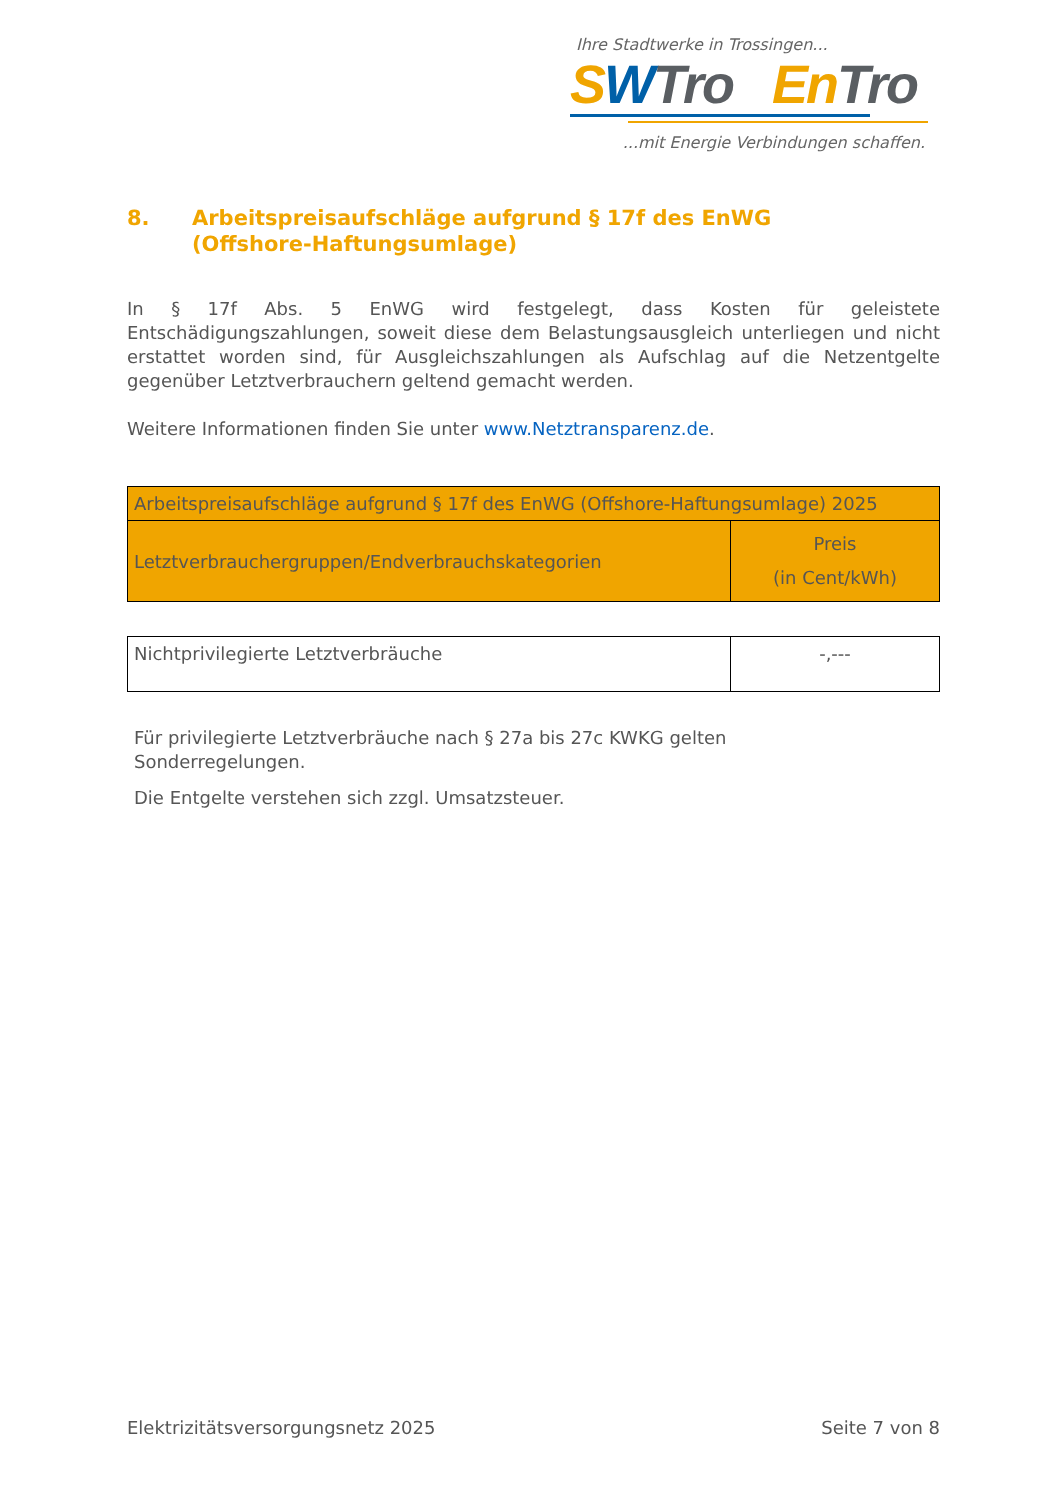Ihre Stadtwerke in Trossingen...
SWTro En Tro
...mit Energie Verbindungen schaffen.
8. Arbeitspreisaufschläge aufgrund § 17f des EnWG
(Offshore-Haftungsumlage)
In § 17f Abs. 5 EnWG wird festgelegt, dass Kosten für geleistete Entschädigungszahlungen, soweit diese dem Belastungsausgleich unterliegen und nicht erstattet worden sind, für Ausgleichszahlungen als Aufschlag auf die Netzentgelte gegenüber Letztverbrauchern geltend gemacht werden.
Weitere Informationen finden Sie unter www.Netztransparenz.de.
| Arbeitspreisaufschläge aufgrund § 17f des EnWG (Offshore-Haftungsumlage) 2025 | |
| --- | --- |
| Letztverbrauchergruppen/Endverbrauchskategorien | Preis (in Cent/kWh) |
| Nichtprivilegierte Letztverbräuche | -,--- |
Für privilegierte Letztverbräuche nach § 27a bis 27c KWKG gelten
Sonderregelungen.
Die Entgelte verstehen sich zzgl. Umsatzsteuer.
Elektrizitätsversorgungsnetz 2025 Seite 7 von 8